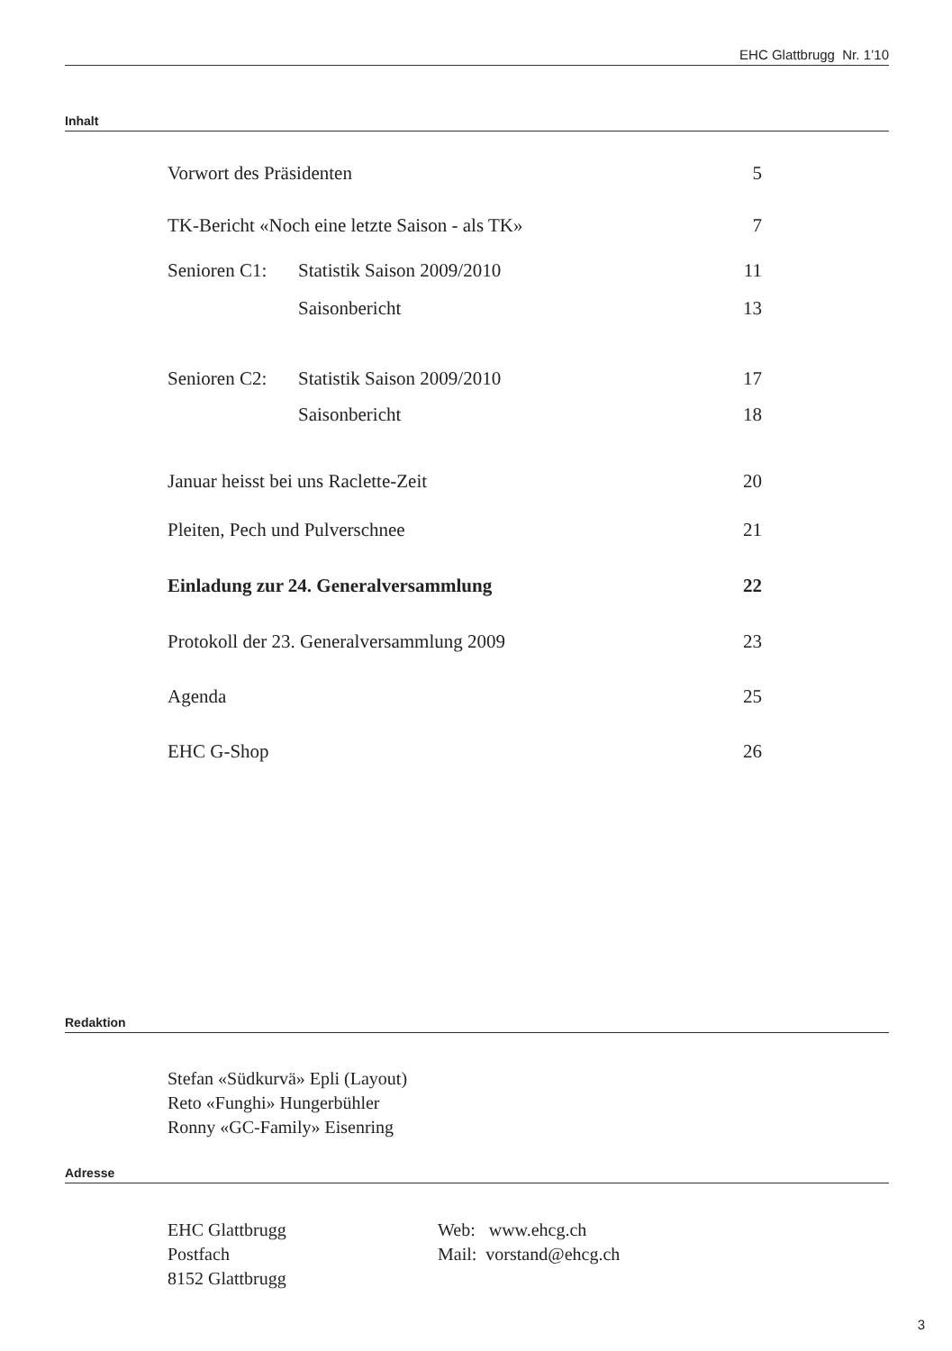EHC Glattbrugg Nr. 1’10
Inhalt
| Vorwort des Präsidenten | | 5 |
| TK-Bericht «Noch eine letzte Saison - als TK» | | 7 |
| Senioren C1: | Statistik Saison 2009/2010 | 11 |
| | Saisonbericht | 13 |
| Senioren C2: | Statistik Saison 2009/2010 | 17 |
| | Saisonbericht | 18 |
| Januar heisst bei uns Raclette-Zeit | | 20 |
| Pleiten, Pech und Pulverschnee | | 21 |
| Einladung zur 24. Generalversammlung | | 22 |
| Protokoll der 23. Generalversammlung 2009 | | 23 |
| Agenda | | 25 |
| EHC G-Shop | | 26 |
Redaktion
Stefan «Südkurvä» Epli (Layout)
Reto «Funghi» Hungerbühler
Ronny «GC-Family» Eisenring
Adresse
EHC Glattbrugg
Postfach
8152 Glattbrugg
Web: www.ehcg.ch
Mail: vorstand@ehcg.ch
3